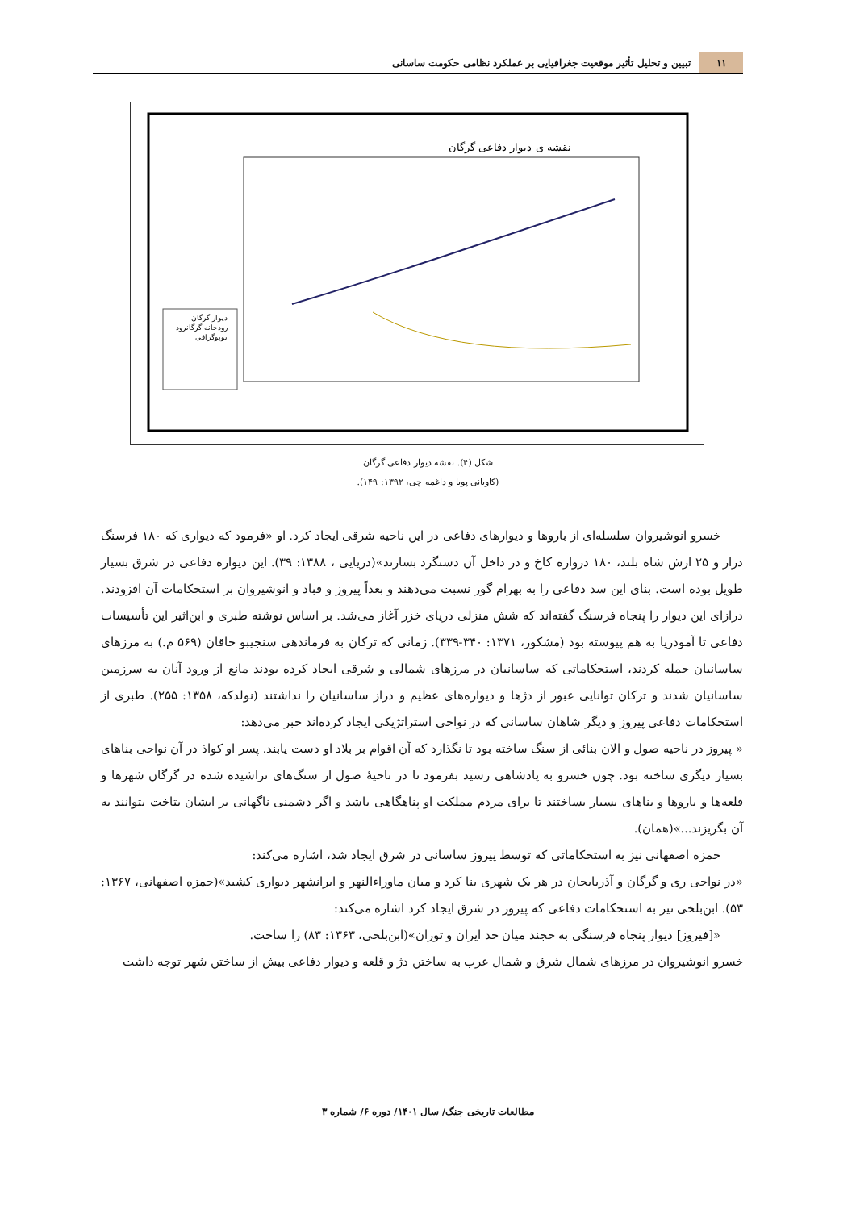۱۱ تبیین و تحلیل تأثیر موقعیت جغرافیایی بر عملکرد نظامی حکومت ساسانی
نقشه ی دیوار دفاعی گرگان
دیوار گرگان
رودخانه گرگانرود
توپوگرافی
شکل (۴). نقشه دیوار دفاعی گرگان
(کاویانی پویا و داغمه چی، ۱۳۹۲: ۱۴۹).
خسرو انوشیروان سلسله‌ای از باروها و دیوارهای دفاعی در این ناحیه شرقی ایجاد کرد. او «فرمود که دیواری که ۱۸۰ فرسنگ دراز و ۲۵ ارش شاه بلند، ۱۸۰ دروازه کاخ و در داخل آن دستگرد بسازند»(دریایی ، ۱۳۸۸: ۳۹). این دیواره دفاعی در شرق بسیار طویل بوده است. بنای این سد دفاعی را به بهرام گور نسبت می‌دهند و بعداً پیروز و قباد و انوشیروان بر استحکامات آن افزودند. درازای این دیوار را پنجاه فرسنگ گفته‌اند که شش منزلی دریای خزر آغاز می‌شد. بر اساس نوشته طبری و ابن‌اثیر این تأسیسات دفاعی تا آمودریا به هم پیوسته بود (مشکور، ۱۳۷۱: ۳۴۰-۳۳۹). زمانی که ترکان به فرماندهی سنجیبو خاقان (۵۶۹ م.) به مرزهای ساسانیان حمله کردند، استحکاماتی که ساسانیان در مرزهای شمالی و شرقی ایجاد کرده بودند مانع از ورود آنان به سرزمین ساسانیان شدند و ترکان توانایی عبور از دژها و دیواره‌های عظیم و دراز ساسانیان را نداشتند (نولدکه، ۱۳۵۸: ۲۵۵). طبری از استحکامات دفاعی پیروز و دیگر شاهان ساسانی که در نواحی استراتژیکی ایجاد کرده‌اند خبر می‌دهد:
« پیروز در ناحیه صول و الان بنائی از سنگ ساخته بود تا نگذارد که آن اقوام بر بلاد او دست یابند. پسر او کواذ در آن نواحی بناهای بسیار دیگری ساخته بود. چون خسرو به پادشاهی رسید بفرمود تا در ناحیهٔ صول از سنگ‌های تراشیده شده در گرگان شهرها و قلعه‌ها و باروها و بناهای بسیار بساختند تا برای مردم مملکت او پناهگاهی باشد و اگر دشمنی ناگهانی بر ایشان بتاخت بتوانند به آن بگریزند...»(همان).
حمزه اصفهانی نیز به استحکاماتی که توسط پیروز ساسانی در شرق ایجاد شد، اشاره می‌کند:
«در نواحی ری و گرگان و آذربایجان در هر یک شهری بنا کرد و میان ماوراءالنهر و ایرانشهر دیواری کشید»(حمزه اصفهانی، ۱۳۶۷: ۵۳). ابن‌بلخی نیز به استحکامات دفاعی که پیروز در شرق ایجاد کرد اشاره می‌کند:
«[فیروز] دیوار پنجاه فرسنگی به خجند میان حد ایران و توران»(ابن‌بلخی، ۱۳۶۳: ۸۳) را ساخت.
خسرو انوشیروان در مرزهای شمال شرق و شمال غرب به ساختن دژ و قلعه و دیوار دفاعی بیش از ساختن شهر توجه داشت
مطالعات تاریخی جنگ/ سال ۱۴۰۱/ دوره ۶/ شماره ۳